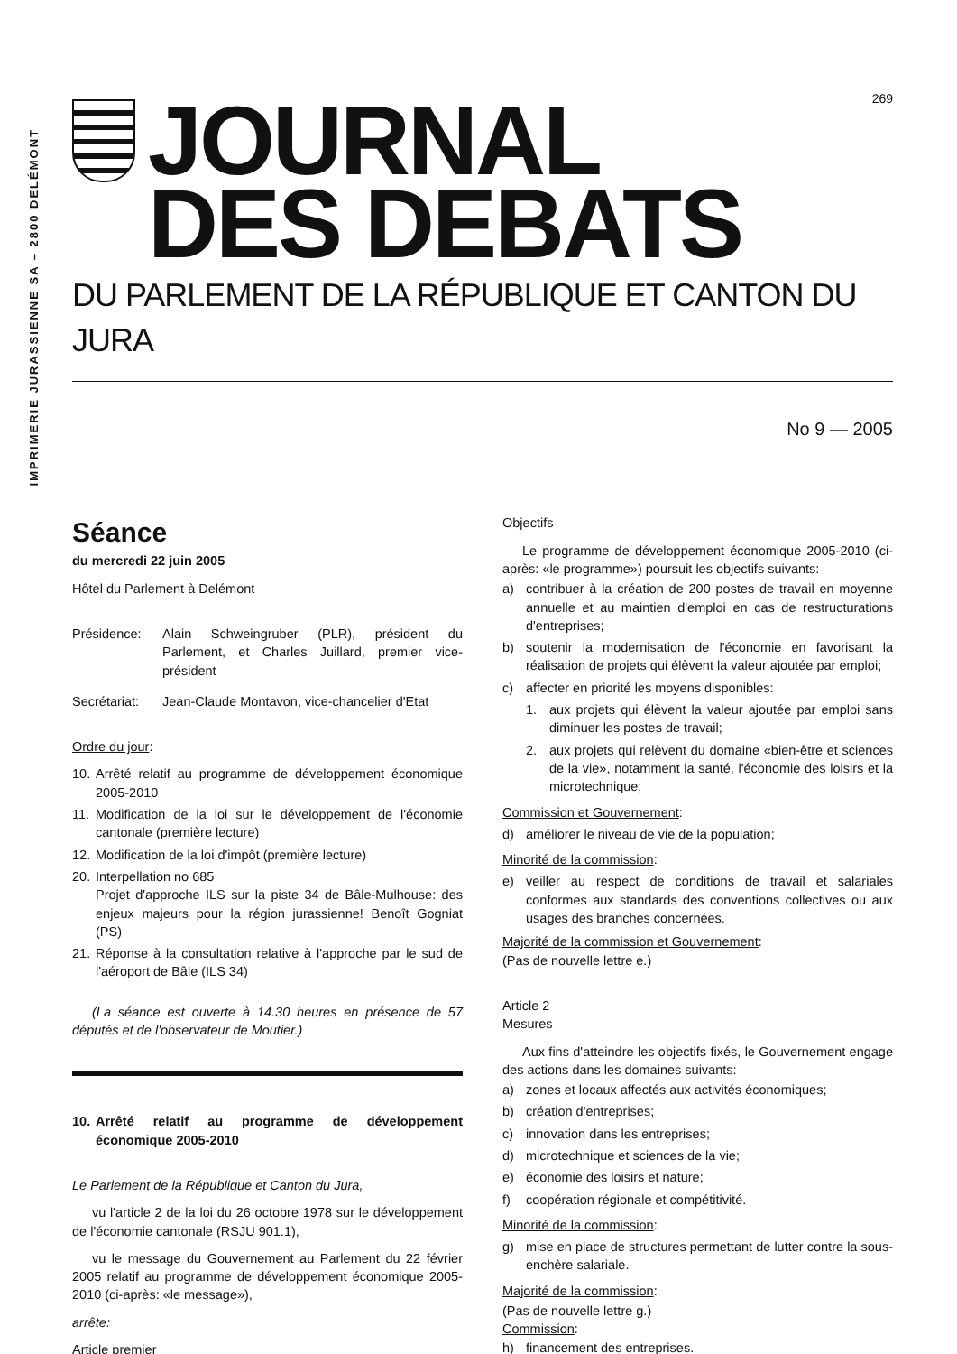IMPRIMERIE JURASSIENNE SA – 2800 DELÉMONT
269
JOURNAL
DES DEBATS
DU PARLEMENT DE LA RÉPUBLIQUE ET CANTON DU JURA
No 9 — 2005
Séance
du mercredi 22 juin 2005
Hôtel du Parlement à Delémont
Présidence: Alain Schweingruber (PLR), président du Parlement, et Charles Juillard, premier vice-président
Secrétariat: Jean-Claude Montavon, vice-chancelier d'Etat
Ordre du jour:
10. Arrêté relatif au programme de développement économique 2005-2010
11. Modification de la loi sur le développement de l'économie cantonale (première lecture)
12. Modification de la loi d'impôt (première lecture)
20. Interpellation no 685
Projet d'approche ILS sur la piste 34 de Bâle-Mulhouse: des enjeux majeurs pour la région jurassienne! Benoît Gogniat (PS)
21. Réponse à la consultation relative à l'approche par le sud de l'aéroport de Bâle (ILS 34)
(La séance est ouverte à 14.30 heures en présence de 57 députés et de l'observateur de Moutier.)
10. Arrêté relatif au programme de développement économique 2005-2010
Le Parlement de la République et Canton du Jura,
vu l'article 2 de la loi du 26 octobre 1978 sur le développement de l'économie cantonale (RSJU 901.1),
vu le message du Gouvernement au Parlement du 22 février 2005 relatif au programme de développement économique 2005-2010 (ci-après: «le message»),
arrête:
Article premier
Objectifs
Le programme de développement économique 2005-2010 (ci-après: «le programme») poursuit les objectifs suivants:
a) contribuer à la création de 200 postes de travail en moyenne annuelle et au maintien d'emploi en cas de restructurations d'entreprises;
b) soutenir la modernisation de l'économie en favorisant la réalisation de projets qui élèvent la valeur ajoutée par emploi;
c) affecter en priorité les moyens disponibles:
1. aux projets qui élèvent la valeur ajoutée par emploi sans diminuer les postes de travail;
2. aux projets qui relèvent du domaine «bien-être et sciences de la vie», notamment la santé, l'économie des loisirs et la microtechnique;
Commission et Gouvernement:
d) améliorer le niveau de vie de la population;
Minorité de la commission:
e) veiller au respect de conditions de travail et salariales conformes aux standards des conventions collectives ou aux usages des branches concernées.
Majorité de la commission et Gouvernement:
(Pas de nouvelle lettre e.)
Article 2
Mesures
Aux fins d'atteindre les objectifs fixés, le Gouvernement engage des actions dans les domaines suivants:
a) zones et locaux affectés aux activités économiques;
b) création d'entreprises;
c) innovation dans les entreprises;
d) microtechnique et sciences de la vie;
e) économie des loisirs et nature;
f) coopération régionale et compétitivité.
Minorité de la commission:
g) mise en place de structures permettant de lutter contre la sous-enchère salariale.
Majorité de la commission:
(Pas de nouvelle lettre g.)
Commission:
h) financement des entreprises.